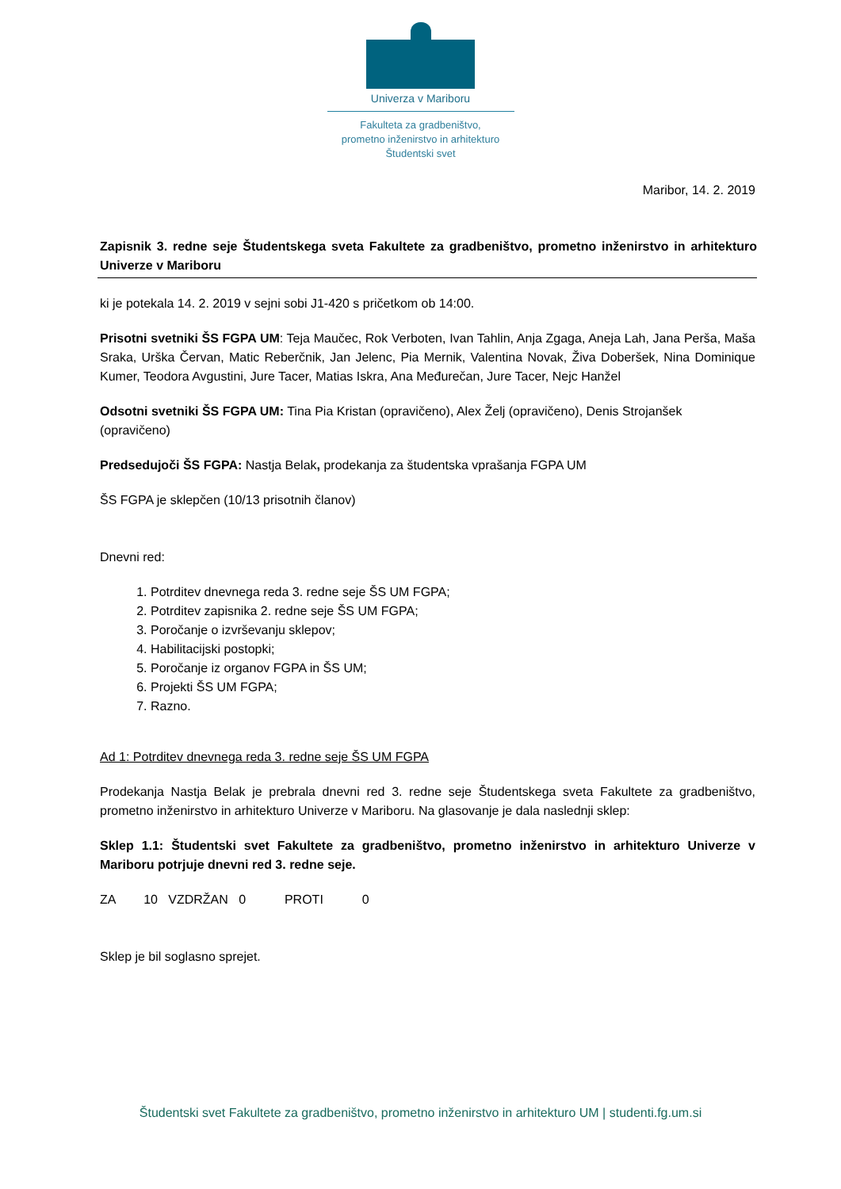Univerza v Mariboru
Fakulteta za gradbeništvo,
prometno inženirstvo in arhitekturo
Študentski svet
Maribor, 14. 2. 2019
Zapisnik 3. redne seje Študentskega sveta Fakultete za gradbeništvo, prometno inženirstvo in arhitekturo Univerze v Mariboru
ki je potekala 14. 2. 2019 v sejni sobi J1-420 s pričetkom ob 14:00.
Prisotni svetniki ŠS FGPA UM: Teja Maučec, Rok Verboten, Ivan Tahlin, Anja Zgaga, Aneja Lah, Jana Perša, Maša Sraka, Urška Červan, Matic Reberčnik, Jan Jelenc, Pia Mernik, Valentina Novak, Živa Doberšek, Nina Dominique Kumer, Teodora Avgustini, Jure Tacer, Matias Iskra, Ana Međurečan, Jure Tacer, Nejc Hanžel
Odsotni svetniki ŠS FGPA UM: Tina Pia Kristan (opravičeno), Alex Želj (opravičeno), Denis Strojanšek (opravičeno)
Predsedujoči ŠS FGPA: Nastja Belak, prodekanja za študentska vprašanja FGPA UM
ŠS FGPA je sklepčen (10/13 prisotnih članov)
Dnevni red:
1. Potrditev dnevnega reda 3. redne seje ŠS UM FGPA;
2. Potrditev zapisnika 2. redne seje ŠS UM FGPA;
3. Poročanje o izvrševanju sklepov;
4. Habilitacijski postopki;
5. Poročanje iz organov FGPA in ŠS UM;
6. Projekti ŠS UM FGPA;
7. Razno.
Ad 1: Potrditev dnevnega reda 3. redne seje ŠS UM FGPA
Prodekanja Nastja Belak je prebrala dnevni red 3. redne seje Študentskega sveta Fakultete za gradbeništvo, prometno inženirstvo in arhitekturo Univerze v Mariboru. Na glasovanje je dala naslednji sklep:
Sklep 1.1: Študentski svet Fakultete za gradbeništvo, prometno inženirstvo in arhitekturo Univerze v Mariboru potrjuje dnevni red 3. redne seje.
ZA 10 VZDRŽAN 0 PROTI 0
Sklep je bil soglasno sprejet.
Študentski svet Fakultete za gradbeništvo, prometno inženirstvo in arhitekturo UM | studenti.fg.um.si